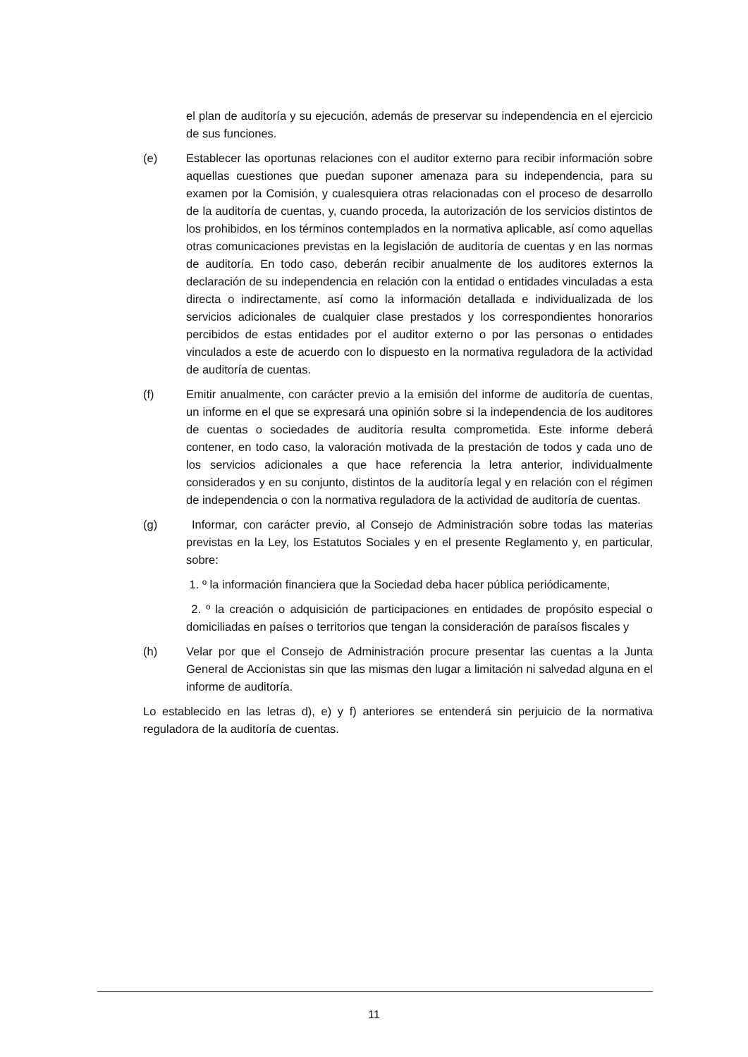el plan de auditoría y su ejecución, además de preservar su independencia en el ejercicio de sus funciones.
(e) Establecer las oportunas relaciones con el auditor externo para recibir información sobre aquellas cuestiones que puedan suponer amenaza para su independencia, para su examen por la Comisión, y cualesquiera otras relacionadas con el proceso de desarrollo de la auditoría de cuentas, y, cuando proceda, la autorización de los servicios distintos de los prohibidos, en los términos contemplados en la normativa aplicable, así como aquellas otras comunicaciones previstas en la legislación de auditoría de cuentas y en las normas de auditoría. En todo caso, deberán recibir anualmente de los auditores externos la declaración de su independencia en relación con la entidad o entidades vinculadas a esta directa o indirectamente, así como la información detallada e individualizada de los servicios adicionales de cualquier clase prestados y los correspondientes honorarios percibidos de estas entidades por el auditor externo o por las personas o entidades vinculados a este de acuerdo con lo dispuesto en la normativa reguladora de la actividad de auditoría de cuentas.
(f) Emitir anualmente, con carácter previo a la emisión del informe de auditoría de cuentas, un informe en el que se expresará una opinión sobre si la independencia de los auditores de cuentas o sociedades de auditoría resulta comprometida. Este informe deberá contener, en todo caso, la valoración motivada de la prestación de todos y cada uno de los servicios adicionales a que hace referencia la letra anterior, individualmente considerados y en su conjunto, distintos de la auditoría legal y en relación con el régimen de independencia o con la normativa reguladora de la actividad de auditoría de cuentas.
(g) Informar, con carácter previo, al Consejo de Administración sobre todas las materias previstas en la Ley, los Estatutos Sociales y en el presente Reglamento y, en particular, sobre:
1. º la información financiera que la Sociedad deba hacer pública periódicamente,
2. º la creación o adquisición de participaciones en entidades de propósito especial o domiciliadas en países o territorios que tengan la consideración de paraísos fiscales y
(h) Velar por que el Consejo de Administración procure presentar las cuentas a la Junta General de Accionistas sin que las mismas den lugar a limitación ni salvedad alguna en el informe de auditoría.
Lo establecido en las letras d), e) y f) anteriores se entenderá sin perjuicio de la normativa reguladora de la auditoría de cuentas.
11